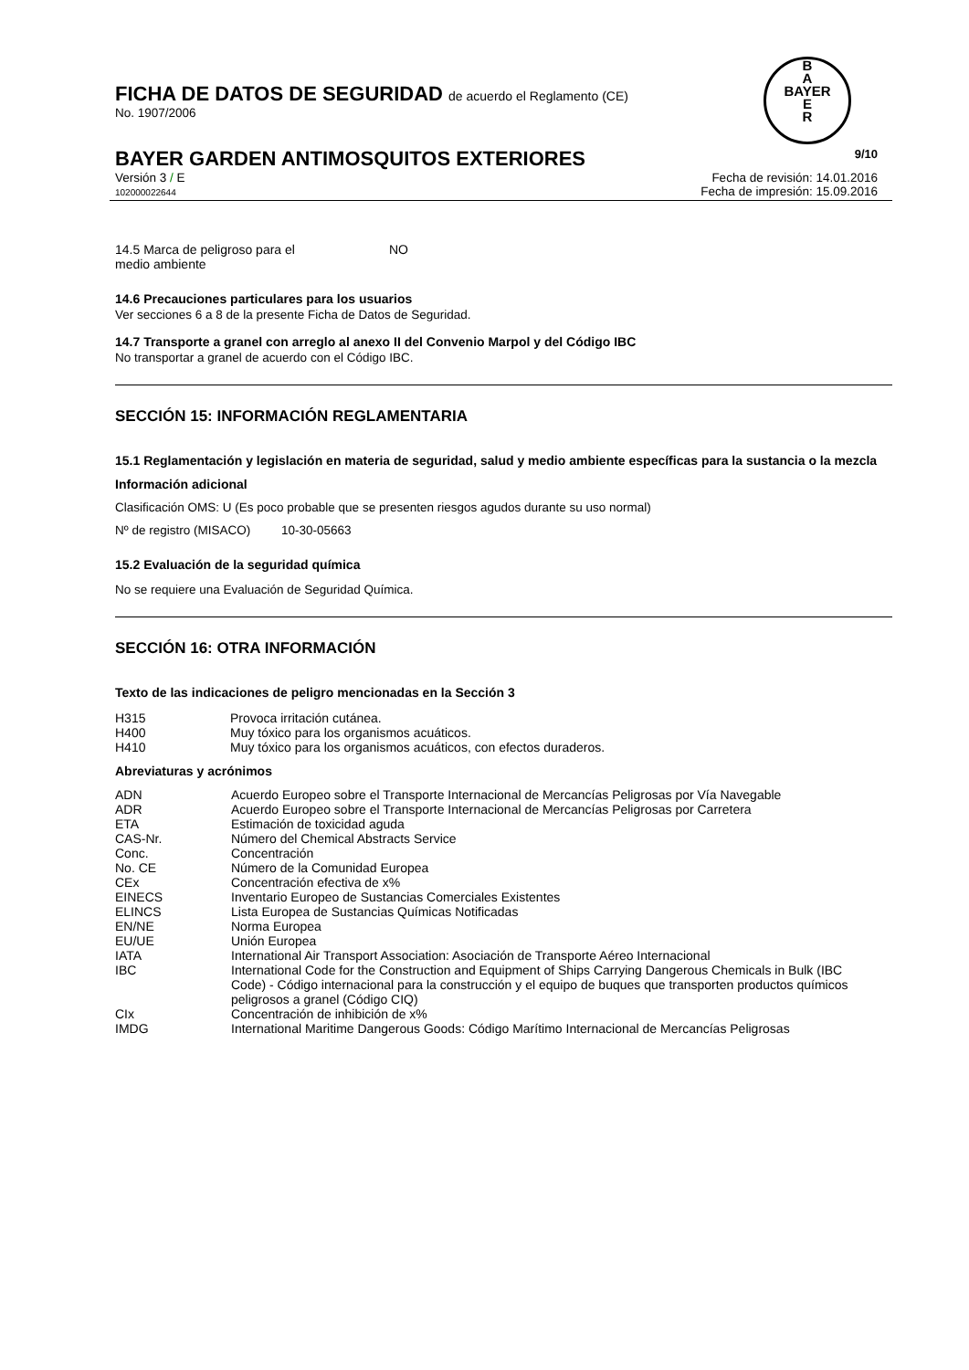B
A
BAYER
E
R
FICHA DE DATOS DE SEGURIDAD de acuerdo el Reglamento (CE)
No. 1907/2006
BAYER GARDEN ANTIMOSQUITOS EXTERIORES 9/10
Versión 3 / E
102000022644
Fecha de revisión: 14.01.2016
Fecha de impresión: 15.09.2016
| 14.5 Marca de peligroso para el medio ambiente | NO |
14.6 Precauciones particulares para los usuarios
Ver secciones 6 a 8 de la presente Ficha de Datos de Seguridad.
14.7 Transporte a granel con arreglo al anexo II del Convenio Marpol y del Código IBC
No transportar a granel de acuerdo con el Código IBC.
SECCIÓN 15: INFORMACIÓN REGLAMENTARIA
15.1 Reglamentación y legislación en materia de seguridad, salud y medio ambiente específicas para la sustancia o la mezcla
Información adicional
Clasificación OMS: U (Es poco probable que se presenten riesgos agudos durante su uso normal)
Nº de registro (MISACO) 10-30-05663
15.2 Evaluación de la seguridad química
No se requiere una Evaluación de Seguridad Química.
SECCIÓN 16: OTRA INFORMACIÓN
Texto de las indicaciones de peligro mencionadas en la Sección 3
| H315 | Provoca irritación cutánea. |
| H400 | Muy tóxico para los organismos acuáticos. |
| H410 | Muy tóxico para los organismos acuáticos, con efectos duraderos. |
Abreviaturas y acrónimos
| ADN | Acuerdo Europeo sobre el Transporte Internacional de Mercancías Peligrosas por Vía Navegable |
| ADR | Acuerdo Europeo sobre el Transporte Internacional de Mercancías Peligrosas por Carretera |
| ETA | Estimación de toxicidad aguda |
| CAS-Nr. | Número del Chemical Abstracts Service |
| Conc. | Concentración |
| No. CE | Número de la Comunidad Europea |
| CEx | Concentración efectiva de x% |
| EINECS | Inventario Europeo de Sustancias Comerciales Existentes |
| ELINCS | Lista Europea de Sustancias Químicas Notificadas |
| EN/NE | Norma Europea |
| EU/UE | Unión Europea |
| IATA | International Air Transport Association: Asociación de Transporte Aéreo Internacional |
| IBC | International Code for the Construction and Equipment of Ships Carrying Dangerous Chemicals in Bulk (IBC Code) - Código internacional para la construcción y el equipo de buques que transporten productos químicos peligrosos a granel (Código CIQ) |
| CIx | Concentración de inhibición de x% |
| IMDG | International Maritime Dangerous Goods: Código Marítimo Internacional de Mercancías Peligrosas |